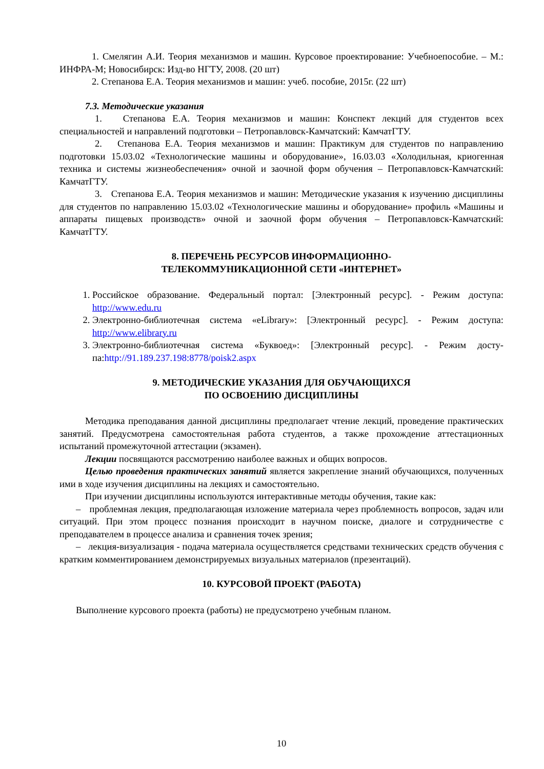1. Смелягин А.И. Теория механизмов и машин. Курсовое проектирование: Учебноепо­собие. – М.: ИНФРА-М; Новосибирск: Изд-во НГТУ, 2008. (20 шт)
2. Степанова Е.А. Теория механизмов и машин: учеб. пособие, 2015г. (22 шт)
7.3. Методические указания
1. Степанова Е.А. Теория механизмов и машин: Конспект лекций для студентов всех специальностей и направлений подготовки – Петропавловск-Камчатский: КамчатГТУ.
2. Степанова Е.А. Теория механизмов и машин: Практикум для студентов по направ­лению подготовки 15.03.02 «Технологические машины и оборудование», 16.03.03 «Холодиль­ная, криогенная техника и системы жизнеобеспечения» очной и заочной форм обучения – Петропавловск-Камчатский: КамчатГТУ.
3. Степанова Е.А. Теория механизмов и машин: Методические указания к изучению дисциплины для студентов по направлению 15.03.02 «Технологические машины и оборудова­ние» профиль «Машины и аппараты пищевых производств» очной и заочной форм обучения – Петропавловск-Камчатский: КамчатГТУ.
8. ПЕРЕЧЕНЬ РЕСУРСОВ ИНФОРМАЦИОННО-
ТЕЛЕКОММУНИКАЦИОННОЙ СЕТИ «ИНТЕРНЕТ»
1. Российское образование. Федеральный портал: [Электронный ресурс]. - Режим досту­па: http://www.edu.ru
2. Электронно-библиотечная система «eLibrary»: [Электронный ресурс]. - Режим доступа: http://www.elibrary.ru
3. Электронно-библиотечная система «Буквоед»: [Электронный ресурс]. - Режим досту­па:http://91.189.237.198:8778/poisk2.aspx
9. МЕТОДИЧЕСКИЕ УКАЗАНИЯ ДЛЯ ОБУЧАЮЩИХСЯ
ПО ОСВОЕНИЮ ДИСЦИПЛИНЫ
Методика преподавания данной дисциплины предполагает чтение лекций, проведение практических занятий. Предусмотрена самостоятельная работа студентов, а также прохожде­ние аттестационных испытаний промежуточной аттестации (экзамен).
Лекции посвящаются рассмотрению наиболее важных и общих вопросов.
Целью проведения практических занятий является закрепление знаний обучающихся, полученных ими в ходе изучения дисциплины на лекциях и самостоятельно.
При изучении дисциплины используются интерактивные методы обучения, такие как:
– проблемная лекция, предполагающая изложение материала через проблемность вопро­сов, задач или ситуаций. При этом процесс познания происходит в научном поиске, диалоге и сотрудничестве с преподавателем в процессе анализа и сравнения точек зрения;
– лекция-визуализация - подача материала осуществляется средствами технических средств обучения с кратким комментированием демонстрируемых визуальных материалов (презентаций).
10. КУРСОВОЙ ПРОЕКТ (РАБОТА)
Выполнение курсового проекта (работы) не предусмотрено учебным планом.
10